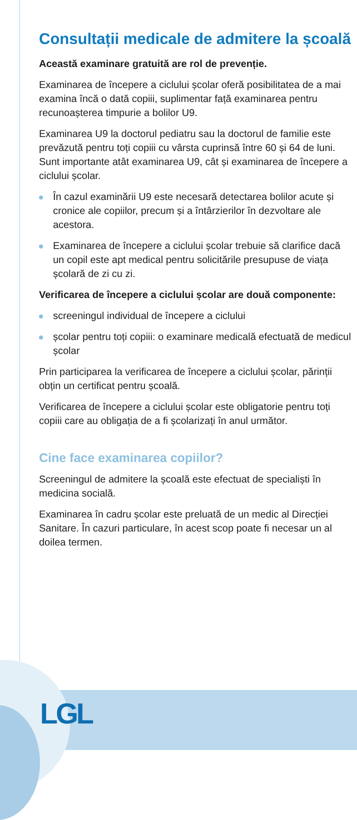Consultații medicale de admitere la școală
Această examinare gratuită are rol de prevenție.
Examinarea de începere a ciclului școlar oferă posibilitatea de a mai examina încă o dată copiii, suplimentar față examinarea pentru recunoașterea timpurie a bolilor U9.
Examinarea U9 la doctorul pediatru sau la doctorul de familie este prevăzută pentru toți copiii cu vârsta cuprinsă între 60 și 64 de luni. Sunt importante atât examinarea U9, cât și examinarea de începere a ciclului școlar.
În cazul examinării U9 este necesară detectarea bolilor acute și cronice ale copiilor, precum și a întârzierilor în dezvoltare ale acestora.
Examinarea de începere a ciclului școlar trebuie să clarifice dacă un copil este apt medical pentru solicitările presupuse de viața școlară de zi cu zi.
Verificarea de începere a ciclului școlar are două componente:
screeningul individual de începere a ciclului
școlar pentru toți copiii: o examinare medicală efectuată de medicul școlar
Prin participarea la verificarea de începere a ciclului școlar, părinții obțin un certificat pentru școală.
Verificarea de începere a ciclului școlar este obligatorie pentru toți copiii care au obligația de a fi școlarizați în anul următor.
Cine face examinarea copiilor?
Screeningul de admitere la școală este efectuat de specialiști în medicina socială.
Examinarea în cadru școlar este preluată de un medic al Direcției Sanitare. În cazuri particulare, în acest scop poate fi necesar un al doilea termen.
LGL